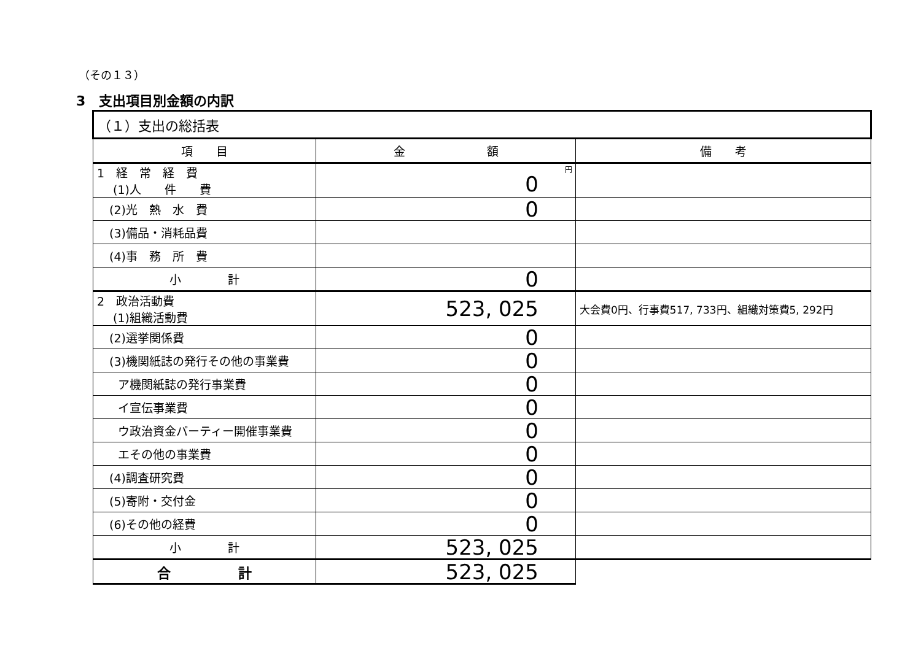（その１３）
3　支出項目別金額の内訳
| （１）支出の総括表 | | |
| 項 目 | 金 額 | 備 考 |
| 1 経 常 経 費 (1)人 件 費 | 円 0 | |
| (2)光 熱 水 費 | 0 | |
| (3)備品・消耗品費 | | |
| (4)事 務 所 費 | | |
| 小 計 | 0 | |
| 2 政治活動費 (1)組織活動費 | 523, 025 | 大会費0円、行事費517, 733円、組織対策費5, 292円 |
| (2)選挙関係費 | 0 | |
| (3)機関紙誌の発行その他の事業費 | 0 | |
| ア機関紙誌の発行事業費 | 0 | |
| イ宣伝事業費 | 0 | |
| ウ政治資金パーティー開催事業費 | 0 | |
| エその他の事業費 | 0 | |
| (4)調査研究費 | 0 | |
| (5)寄附・交付金 | 0 | |
| (6)その他の経費 | 0 | |
| 小 計 | 523, 025 | |
| 合 計 | 523, 025 | |